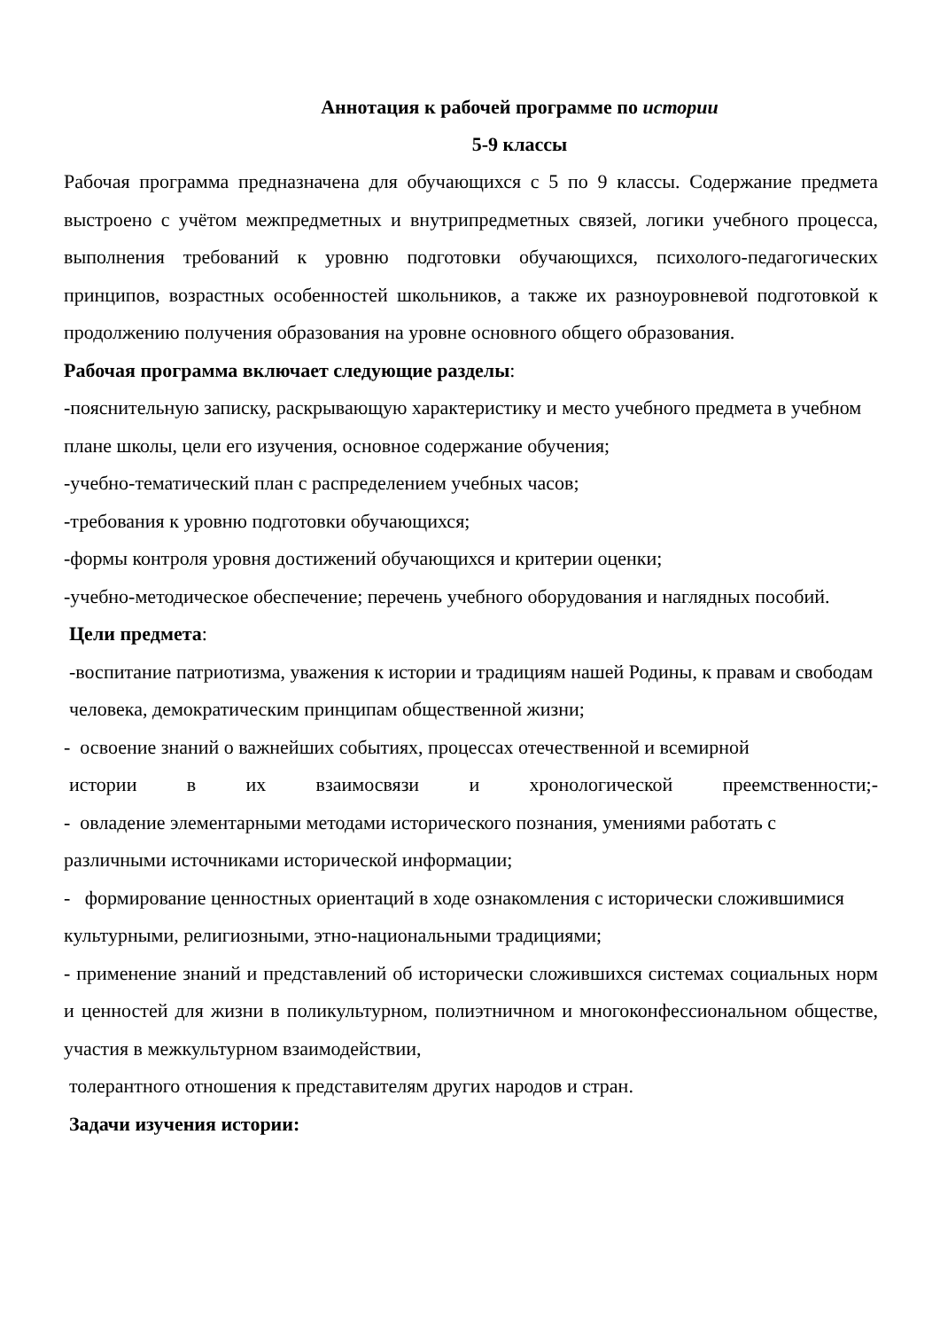Аннотация к рабочей программе по истории
5-9 классы
Рабочая программа предназначена для обучающихся с 5 по 9 классы. Содержание предмета выстроено с учётом межпредметных и внутрипредметных связей, логики учебного процесса, выполнения требований к уровню подготовки обучающихся, психолого-педагогических принципов, возрастных особенностей школьников, а также их разноуровневой подготовкой к продолжению получения образования на уровне основного общего образования.
Рабочая программа включает следующие разделы:
-пояснительную записку, раскрывающую характеристику и место учебного предмета в учебном плане школы, цели его изучения, основное содержание обучения;
-учебно-тематический план с распределением учебных часов;
-требования к уровню подготовки обучающихся;
-формы контроля уровня достижений обучающихся и критерии оценки;
-учебно-методическое обеспечение; перечень учебного оборудования и наглядных пособий.
Цели предмета:
-воспитание патриотизма, уважения к истории и традициям нашей Родины, к правам и свободам человека, демократическим принципам общественной жизни;
- освоение знаний о важнейших событиях, процессах отечественной и всемирной
истории в их взаимосвязи и хронологической преемственности;-
- овладение элементарными методами исторического познания, умениями работать с различными источниками исторической информации;
- формирование ценностных ориентаций в ходе ознакомления с исторически сложившимися культурными, религиозными, этно-национальными традициями;
- применение знаний и представлений об исторически сложившихся системах социальных норм и ценностей для жизни в поликультурном, полиэтничном и многоконфессиональном обществе, участия в межкультурном взаимодействии,
толерантного отношения к представителям других народов и стран.
Задачи изучения истории: